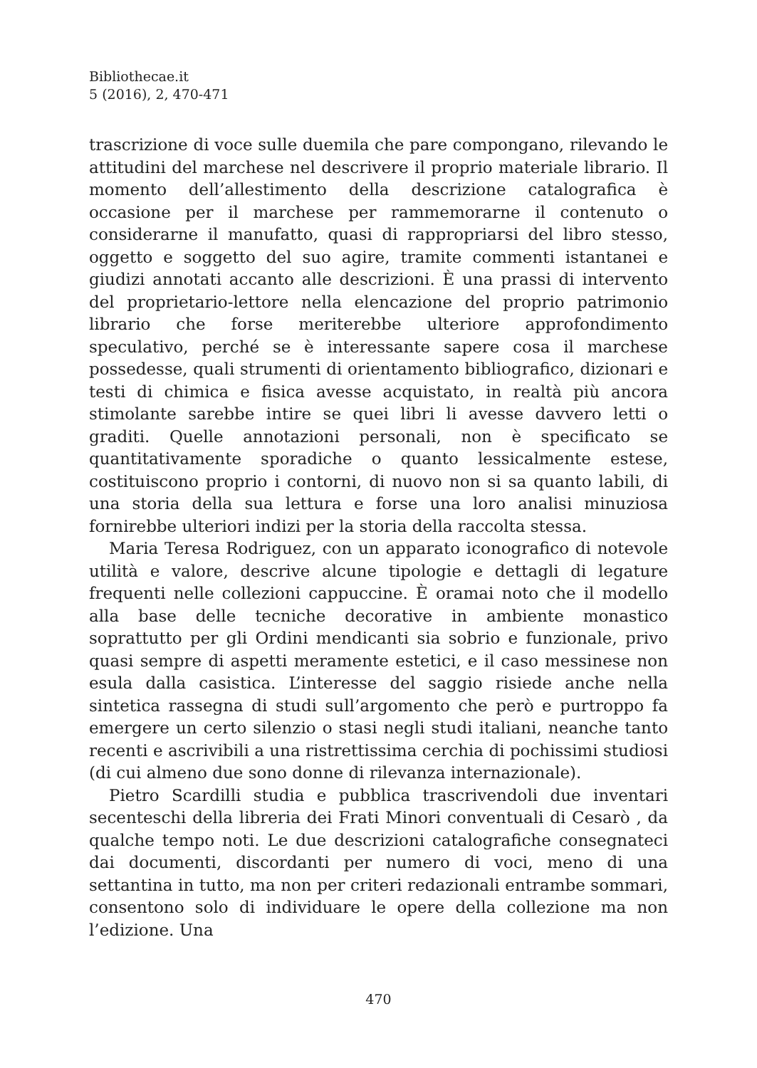Bibliothecae.it
5 (2016), 2, 470-471
trascrizione di voce sulle duemila che pare compongano, rilevando le attitudini del marchese nel descrivere il proprio materiale librario. Il momento dell’allestimento della descrizione catalografica è occasione per il marchese per rammemorarne il contenuto o considerarne il manufatto, quasi di rappropriarsi del libro stesso, oggetto e soggetto del suo agire, tramite commenti istantanei e giudizi annotati accanto alle descrizioni. È una prassi di intervento del proprietario-lettore nella elencazione del proprio patrimonio librario che forse meriterebbe ulteriore approfondimento speculativo, perché se è interessante sapere cosa il marchese possedesse, quali strumenti di orientamento bibliografico, dizionari e testi di chimica e fisica avesse acquistato, in realtà più ancora stimolante sarebbe intire se quei libri li avesse davvero letti o graditi. Quelle annotazioni personali, non è specificato se quantitativamente sporadiche o quanto lessicalmente estese, costituiscono proprio i contorni, di nuovo non si sa quanto labili, di una storia della sua lettura e forse una loro analisi minuziosa fornirebbe ulteriori indizi per la storia della raccolta stessa.
Maria Teresa Rodriguez, con un apparato iconografico di notevole utilità e valore, descrive alcune tipologie e dettagli di legature frequenti nelle collezioni cappuccine. È oramai noto che il modello alla base delle tecniche decorative in ambiente monastico soprattutto per gli Ordini mendicanti sia sobrio e funzionale, privo quasi sempre di aspetti meramente estetici, e il caso messinese non esula dalla casistica. L’interesse del saggio risiede anche nella sintetica rassegna di studi sull’argomento che però e purtroppo fa emergere un certo silenzio o stasi negli studi italiani, neanche tanto recenti e ascrivibili a una ristrettissima cerchia di pochissimi studiosi (di cui almeno due sono donne di rilevanza internazionale).
Pietro Scardilli studia e pubblica trascrivendoli due inventari secenteschi della libreria dei Frati Minori conventuali di Cesarò , da qualche tempo noti. Le due descrizioni catalografiche consegnateci dai documenti, discordanti per numero di voci, meno di una settantina in tutto, ma non per criteri redazionali entrambe sommari, consentono solo di individuare le opere della collezione ma non l’edizione. Una
470